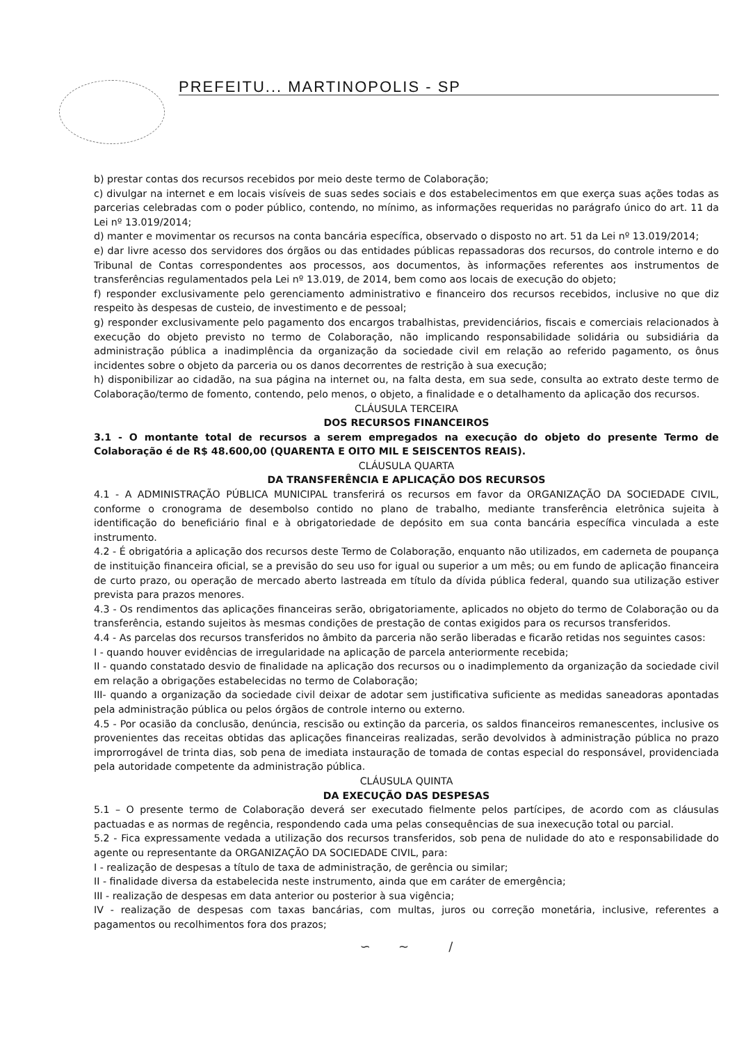PREFEITU... MARTINOPOLIS - SP
b) prestar contas dos recursos recebidos por meio deste termo de Colaboração;
c) divulgar na internet e em locais visíveis de suas sedes sociais e dos estabelecimentos em que exerça suas ações todas as parcerias celebradas com o poder público, contendo, no mínimo, as informações requeridas no parágrafo único do art. 11 da Lei nº 13.019/2014;
d) manter e movimentar os recursos na conta bancária específica, observado o disposto no art. 51 da Lei nº 13.019/2014;
e) dar livre acesso dos servidores dos órgãos ou das entidades públicas repassadoras dos recursos, do controle interno e do Tribunal de Contas correspondentes aos processos, aos documentos, às informações referentes aos instrumentos de transferências regulamentados pela Lei nº 13.019, de 2014, bem como aos locais de execução do objeto;
f) responder exclusivamente pelo gerenciamento administrativo e financeiro dos recursos recebidos, inclusive no que diz respeito às despesas de custeio, de investimento e de pessoal;
g) responder exclusivamente pelo pagamento dos encargos trabalhistas, previdenciários, fiscais e comerciais relacionados à execução do objeto previsto no termo de Colaboração, não implicando responsabilidade solidária ou subsidiária da administração pública a inadimplência da organização da sociedade civil em relação ao referido pagamento, os ônus incidentes sobre o objeto da parceria ou os danos decorrentes de restrição à sua execução;
h) disponibilizar ao cidadão, na sua página na internet ou, na falta desta, em sua sede, consulta ao extrato deste termo de Colaboração/termo de fomento, contendo, pelo menos, o objeto, a finalidade e o detalhamento da aplicação dos recursos.
CLÁUSULA TERCEIRA
DOS RECURSOS FINANCEIROS
3.1 - O montante total de recursos a serem empregados na execução do objeto do presente Termo de Colaboração é de R$ 48.600,00 (QUARENTA E OITO MIL E SEISCENTOS REAIS).
CLÁUSULA QUARTA
DA TRANSFERÊNCIA E APLICAÇÃO DOS RECURSOS
4.1 - A ADMINISTRAÇÃO PÚBLICA MUNICIPAL transferirá os recursos em favor da ORGANIZAÇÃO DA SOCIEDADE CIVIL, conforme o cronograma de desembolso contido no plano de trabalho, mediante transferência eletrônica sujeita à identificação do beneficiário final e à obrigatoriedade de depósito em sua conta bancária específica vinculada a este instrumento.
4.2 - É obrigatória a aplicação dos recursos deste Termo de Colaboração, enquanto não utilizados, em caderneta de poupança de instituição financeira oficial, se a previsão do seu uso for igual ou superior a um mês; ou em fundo de aplicação financeira de curto prazo, ou operação de mercado aberto lastreada em título da dívida pública federal, quando sua utilização estiver prevista para prazos menores.
4.3 - Os rendimentos das aplicações financeiras serão, obrigatoriamente, aplicados no objeto do termo de Colaboração ou da transferência, estando sujeitos às mesmas condições de prestação de contas exigidos para os recursos transferidos.
4.4 - As parcelas dos recursos transferidos no âmbito da parceria não serão liberadas e ficarão retidas nos seguintes casos:
I - quando houver evidências de irregularidade na aplicação de parcela anteriormente recebida;
II - quando constatado desvio de finalidade na aplicação dos recursos ou o inadimplemento da organização da sociedade civil em relação a obrigações estabelecidas no termo de Colaboração;
III- quando a organização da sociedade civil deixar de adotar sem justificativa suficiente as medidas saneadoras apontadas pela administração pública ou pelos órgãos de controle interno ou externo.
4.5 - Por ocasião da conclusão, denúncia, rescisão ou extinção da parceria, os saldos financeiros remanescentes, inclusive os provenientes das receitas obtidas das aplicações financeiras realizadas, serão devolvidos à administração pública no prazo improrrogável de trinta dias, sob pena de imediata instauração de tomada de contas especial do responsável, providenciada pela autoridade competente da administração pública.
CLÁUSULA QUINTA
DA EXECUÇÃO DAS DESPESAS
5.1 – O presente termo de Colaboração deverá ser executado fielmente pelos partícipes, de acordo com as cláusulas pactuadas e as normas de regência, respondendo cada uma pelas consequências de sua inexecução total ou parcial.
5.2 - Fica expressamente vedada a utilização dos recursos transferidos, sob pena de nulidade do ato e responsabilidade do agente ou representante da ORGANIZAÇÃO DA SOCIEDADE CIVIL, para:
I - realização de despesas a título de taxa de administração, de gerência ou similar;
II - finalidade diversa da estabelecida neste instrumento, ainda que em caráter de emergência;
III - realização de despesas em data anterior ou posterior à sua vigência;
IV - realização de despesas com taxas bancárias, com multas, juros ou correção monetária, inclusive, referentes a pagamentos ou recolhimentos fora dos prazos;
∽ ~ /